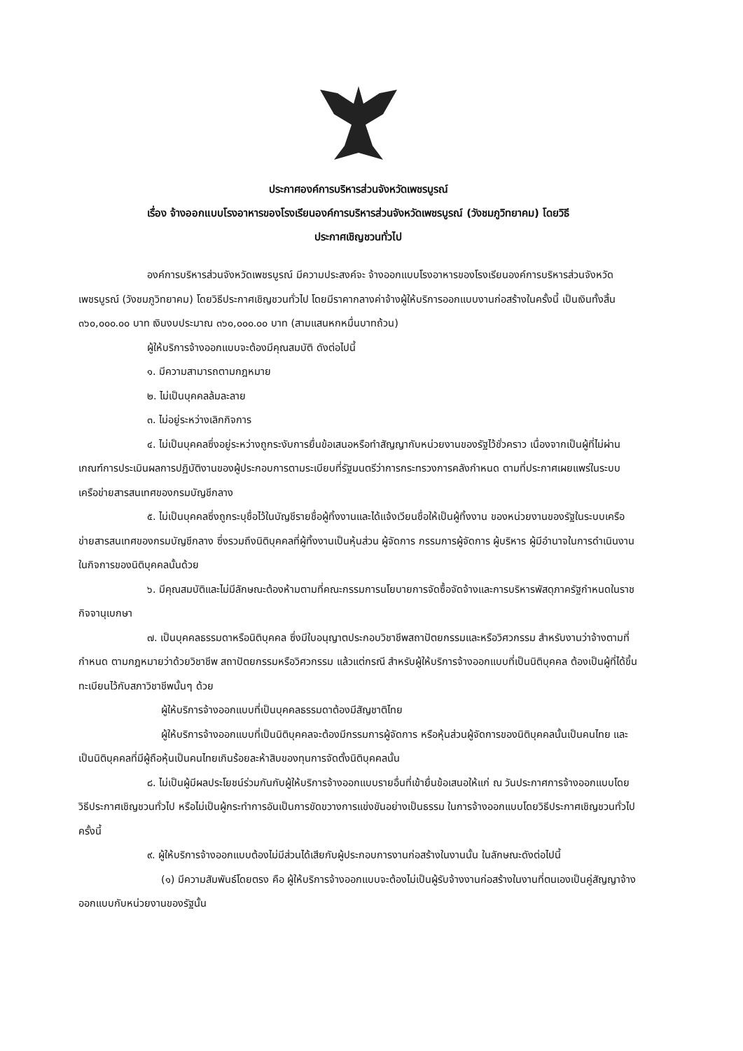ประกาศองค์การบริหารส่วนจังหวัดเพชรบูรณ์
เรื่อง จ้างออกแบบโรงอาหารของโรงเรียนองค์การบริหารส่วนจังหวัดเพชรบูรณ์ (วังชมภูวิทยาคม) โดยวิธี
ประกาศเชิญชวนทั่วไป
องค์การบริหารส่วนจังหวัดเพชรบูรณ์ มีความประสงค์จะ จ้างออกแบบโรงอาหารของโรงเรียนองค์การบริหารส่วนจังหวัดเพชรบูรณ์ (วังชมภูวิทยาคม) โดยวิธีประกาศเชิญชวนทั่วไป โดยมีราคากลางค่าจ้างผู้ให้บริการออกแบบงานก่อสร้างในครั้งนี้ เป็นเงินทั้งสิ้น ๓๖๐,๐๐๐.๐๐ บาท เงินงบประมาณ ๓๖๐,๐๐๐.๐๐ บาท (สามแสนหกหมื่นบาทถ้วน)
ผู้ให้บริการจ้างออกแบบจะต้องมีคุณสมบัติ ดังต่อไปนี้
๑. มีความสามารถตามกฎหมาย
๒. ไม่เป็นบุคคลล้มละลาย
๓. ไม่อยู่ระหว่างเลิกกิจการ
๔. ไม่เป็นบุคคลซึ่งอยู่ระหว่างถูกระงับการยื่นข้อเสนอหรือทำสัญญากับหน่วยงานของรัฐไว้ชั่วคราว เนื่องจากเป็นผู้ที่ไม่ผ่านเกณฑ์การประเมินผลการปฏิบัติงานของผู้ประกอบการตามระเบียบที่รัฐมนตรีว่าการกระทรวงการคลังกำหนด ตามที่ประกาศเผยแพร่ในระบบเครือข่ายสารสนเทศของกรมบัญชีกลาง
๕. ไม่เป็นบุคคลซึ่งถูกระบุชื่อไว้ในบัญชีรายชื่อผู้ทิ้งงานและได้แจ้งเวียนชื่อให้เป็นผู้ทิ้งงาน ของหน่วยงานของรัฐในระบบเครือข่ายสารสนเทศของกรมบัญชีกลาง ซึ่งรวมถึงนิติบุคคลที่ผู้ทิ้งงานเป็นหุ้นส่วน ผู้จัดการ กรรมการผู้จัดการ ผู้บริหาร ผู้มีอำนาจในการดำเนินงานในกิจการของนิติบุคคลนั้นด้วย
๖. มีคุณสมบัติและไม่มีลักษณะต้องห้ามตามที่คณะกรรมการนโยบายการจัดซื้อจัดจ้างและการบริหารพัสดุภาครัฐกำหนดในราชกิจจานุเบกษา
๗. เป็นบุคคลธรรมดาหรือนิติบุคคล ซึ่งมีใบอนุญาตประกอบวิชาชีพสถาปัตยกรรมและหรือวิศวกรรม สำหรับงานว่าจ้างตามที่กำหนด ตามกฎหมายว่าด้วยวิชาชีพ สถาปัตยกรรมหรือวิศวกรรม แล้วแต่กรณี สำหรับผู้ให้บริการจ้างออกแบบที่เป็นนิติบุคคล ต้องเป็นผู้ที่ได้ขึ้นทะเบียนไว้กับสภาวิชาชีพนั้นๆ ด้วย
ผู้ให้บริการจ้างออกแบบที่เป็นบุคคลธรรมดาต้องมีสัญชาติไทย
ผู้ให้บริการจ้างออกแบบที่เป็นนิติบุคคลจะต้องมีกรรมการผู้จัดการ หรือหุ้นส่วนผู้จัดการของนิติบุคคลนั้นเป็นคนไทย และเป็นนิติบุคคลที่มีผู้ถือหุ้นเป็นคนไทยเกินร้อยละห้าสิบของทุนการจัดตั้งนิติบุคคลนั้น
๘. ไม่เป็นผู้มีผลประโยชน์ร่วมกันกับผู้ให้บริการจ้างออกแบบรายอื่นที่เข้ายื่นข้อเสนอให้แก่ ณ วันประกาศการจ้างออกแบบโดยวิธีประกาศเชิญชวนทั่วไป หรือไม่เป็นผู้กระทำการอันเป็นการขัดขวางการแข่งขันอย่างเป็นธรรม ในการจ้างออกแบบโดยวิธีประกาศเชิญชวนทั่วไปครั้งนี้
๙. ผู้ให้บริการจ้างออกแบบต้องไม่มีส่วนได้เสียกับผู้ประกอบการงานก่อสร้างในงานนั้น ในลักษณะดังต่อไปนี้
(๑) มีความสัมพันธ์โดยตรง คือ ผู้ให้บริการจ้างออกแบบจะต้องไม่เป็นผู้รับจ้างงานก่อสร้างในงานที่ตนเองเป็นคู่สัญญาจ้างออกแบบกับหน่วยงานของรัฐนั้น